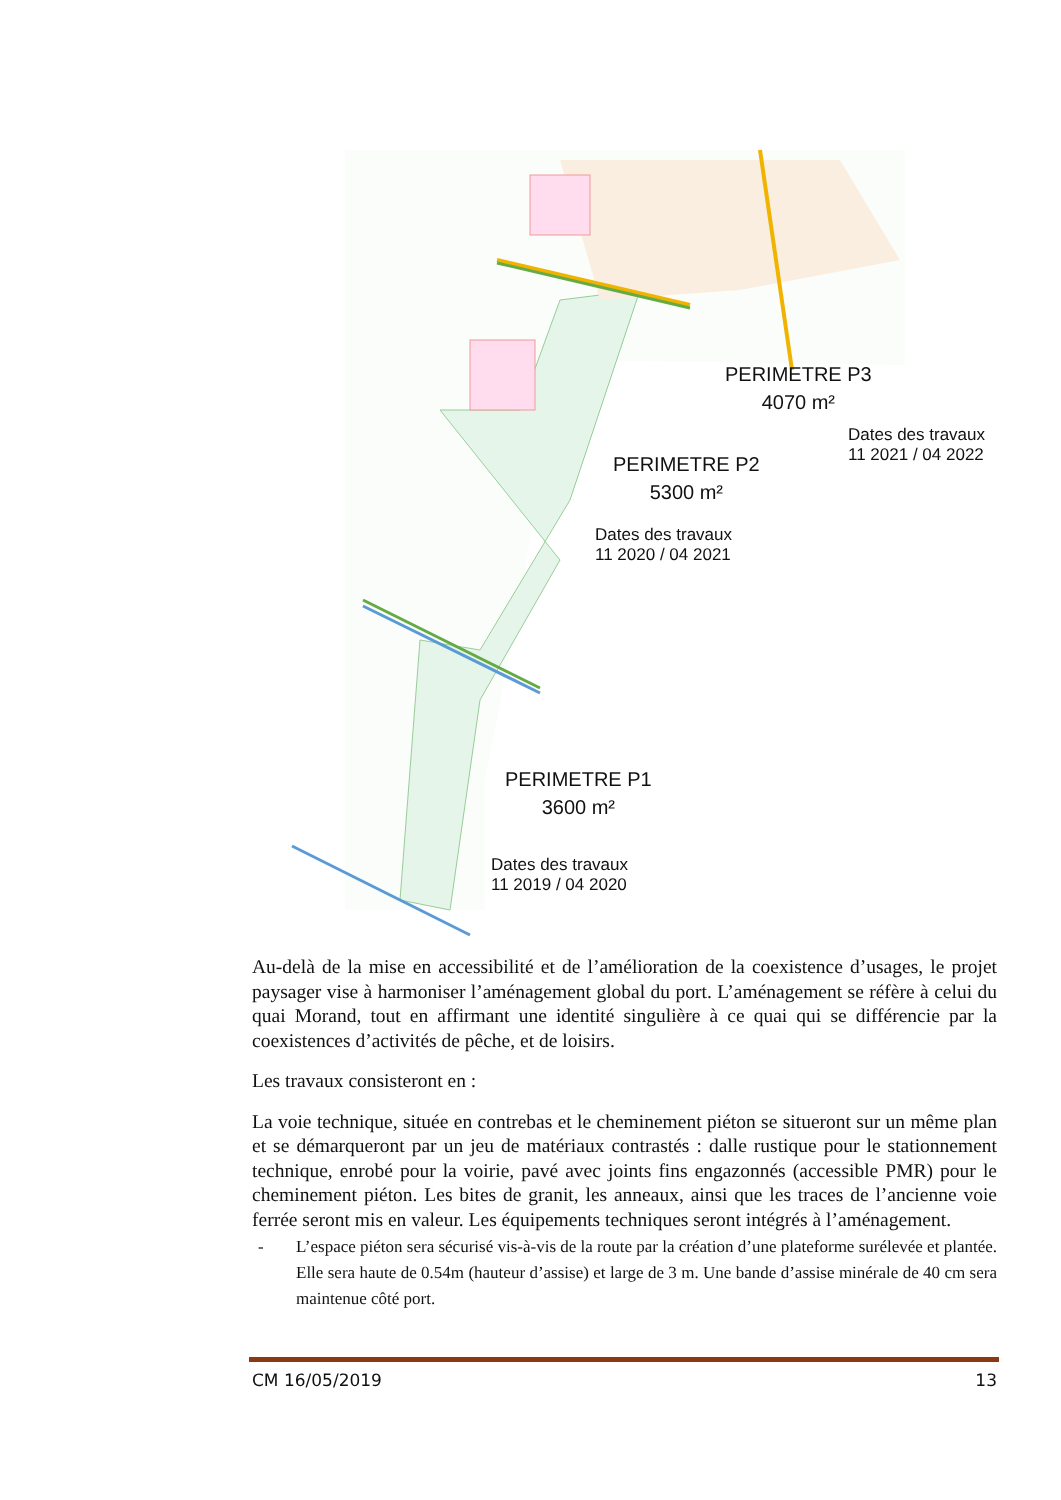PERIMETRE P3
4070 m²
Dates des travaux
11 2021 / 04 2022
PERIMETRE P2
5300 m²
Dates des travaux
11 2020 / 04 2021
PERIMETRE P1
3600 m²
Dates des travaux
11 2019 / 04 2020
Au-delà de la mise en accessibilité et de l’amélioration de la coexistence d’usages, le projet paysager vise à harmoniser l’aménagement global du port. L’aménagement se réfère à celui du quai Morand, tout en affirmant une identité singulière à ce quai qui se différencie par la coexistences d’activités de pêche, et de loisirs.
Les travaux consisteront en :
La voie technique, située en contrebas et le cheminement piéton se situeront sur un même plan et se démarqueront par un jeu de matériaux contrastés : dalle rustique pour le stationnement technique, enrobé pour la voirie, pavé avec joints fins engazonnés (accessible PMR) pour le cheminement piéton. Les bites de granit, les anneaux, ainsi que les traces de l’ancienne voie ferrée seront mis en valeur. Les équipements techniques seront intégrés à l’aménagement.
- L’espace piéton sera sécurisé vis-à-vis de la route par la création d’une plateforme surélevée et plantée. Elle sera haute de 0.54m (hauteur d’assise) et large de 3 m. Une bande d’assise minérale de 40 cm sera maintenue côté port.
CM 16/05/2019 13